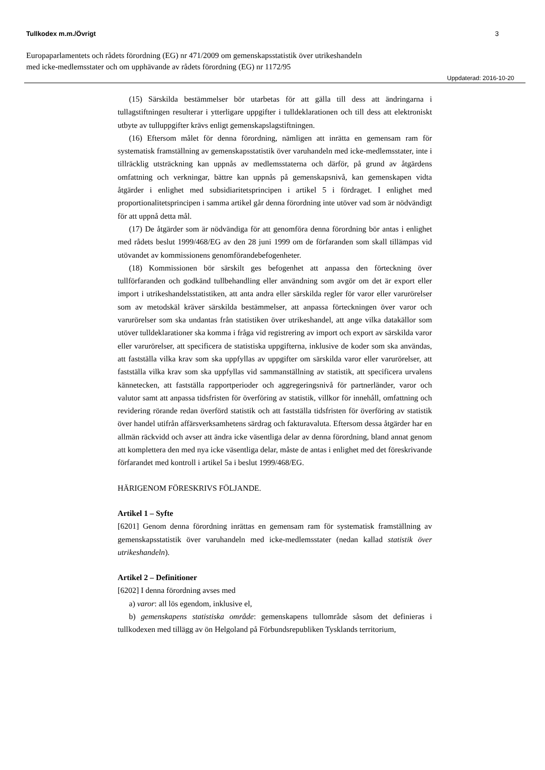Tullkodex m.m./Övrigt 3
Europaparlamentets och rådets förordning (EG) nr 471/2009 om gemenskapsstatistik över utrikeshandeln
med icke-medlemsstater och om upphävande av rådets förordning (EG) nr 1172/95
Uppdaterad: 2016-10-20
(15) Särskilda bestämmelser bör utarbetas för att gälla till dess att ändringarna i tullagstiftningen resulterar i ytterligare uppgifter i tulldeklarationen och till dess att elektroniskt utbyte av tulluppgifter krävs enligt gemenskapslagstiftningen.
(16) Eftersom målet för denna förordning, nämligen att inrätta en gemensam ram för systematisk framställning av gemenskapsstatistik över varuhandeln med icke-medlemsstater, inte i tillräcklig utsträckning kan uppnås av medlemsstaterna och därför, på grund av åtgärdens omfattning och verkningar, bättre kan uppnås på gemenskapsnivå, kan gemenskapen vidta åtgärder i enlighet med subsidiaritetsprincipen i artikel 5 i fördraget. I enlighet med proportionalitetsprincipen i samma artikel går denna förordning inte utöver vad som är nödvändigt för att uppnå detta mål.
(17) De åtgärder som är nödvändiga för att genomföra denna förordning bör antas i enlighet med rådets beslut 1999/468/EG av den 28 juni 1999 om de förfaranden som skall tillämpas vid utövandet av kommissionens genomförandebefogenheter.
(18) Kommissionen bör särskilt ges befogenhet att anpassa den förteckning över tullförfaranden och godkänd tullbehandling eller användning som avgör om det är export eller import i utrikeshandelsstatistiken, att anta andra eller särskilda regler för varor eller varurörelser som av metodskäl kräver särskilda bestämmelser, att anpassa förteckningen över varor och varurörelser som ska undantas från statistiken över utrikeshandel, att ange vilka datakällor som utöver tulldeklarationer ska komma i fråga vid registrering av import och export av särskilda varor eller varurörelser, att specificera de statistiska uppgifterna, inklusive de koder som ska användas, att fastställa vilka krav som ska uppfyllas av uppgifter om särskilda varor eller varurörelser, att fastställa vilka krav som ska uppfyllas vid sammanställning av statistik, att specificera urvalens kännetecken, att fastställa rapportperioder och aggregeringsnivå för partnerländer, varor och valutor samt att anpassa tidsfristen för överföring av statistik, villkor för innehåll, omfattning och revidering rörande redan överförd statistik och att fastställa tidsfristen för överföring av statistik över handel utifrån affärsverksamhetens särdrag och fakturavaluta. Eftersom dessa åtgärder har en allmän räckvidd och avser att ändra icke väsentliga delar av denna förordning, bland annat genom att komplettera den med nya icke väsentliga delar, måste de antas i enlighet med det föreskrivande förfarandet med kontroll i artikel 5a i beslut 1999/468/EG.
HÄRIGENOM FÖRESKRIVS FÖLJANDE.
Artikel 1 – Syfte
[6201] Genom denna förordning inrättas en gemensam ram för systematisk framställning av gemenskapsstatistik över varuhandeln med icke-medlemsstater (nedan kallad statistik över utrikeshandeln).
Artikel 2 – Definitioner
[6202] I denna förordning avses med
a) varor: all lös egendom, inklusive el,
b) gemenskapens statistiska område: gemenskapens tullområde såsom det definieras i tullkodexen med tillägg av ön Helgoland på Förbundsrepubliken Tysklands territorium,